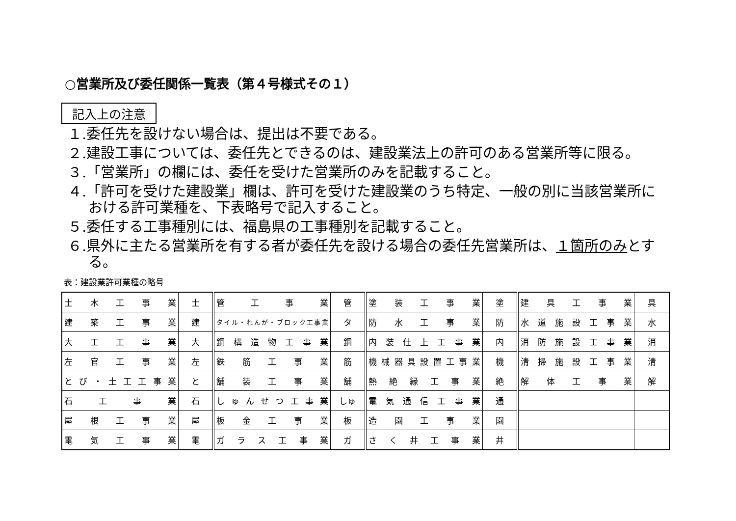○営業所及び委任関係一覧表（第４号様式その１）
記入上の注意
１.委任先を設けない場合は、提出は不要である。
２.建設工事については、委任先とできるのは、建設業法上の許可のある営業所等に限る。
３.「営業所」の欄には、委任を受けた営業所のみを記載すること。
４.「許可を受けた建設業」欄は、許可を受けた建設業のうち特定、一般の別に当該営業所における許可業種を、下表略号で記入すること。
５.委任する工事種別には、福島県の工事種別を記載すること。
６.県外に主たる営業所を有する者が委任先を設ける場合の委任先営業所は、１箇所のみとする。
表：建設業許可業種の略号
| 土木工事業 | 土 | 管工事業 | 管 | 塗装工事業 | 塗 | 建具工事業 | 具 |
| 建築工事業 | 建 | タイル・れんが・ブロック工事業 | タ | 防水工事業 | 防 | 水道施設工事業 | 水 |
| 大工工事業 | 大 | 鋼構造物工事業 | 鋼 | 内装仕上工事業 | 内 | 消防施設工事業 | 消 |
| 左官工事業 | 左 | 鉄筋工事業 | 筋 | 機械器具設置工事業 | 機 | 清掃施設工事業 | 清 |
| とび・土工工事業 | と | 舗装工事業 | 舗 | 熱絶縁工事業 | 絶 | 解体工事業 | 解 |
| 石工事業 | 石 | しゅんせつ工事業 | しゅ | 電気通信工事業 | 通 | | |
| 屋根工事業 | 屋 | 板金工事業 | 板 | 造園工事業 | 園 | | |
| 電気工事業 | 電 | ガラス工事業 | ガ | さく井工事業 | 井 | | |